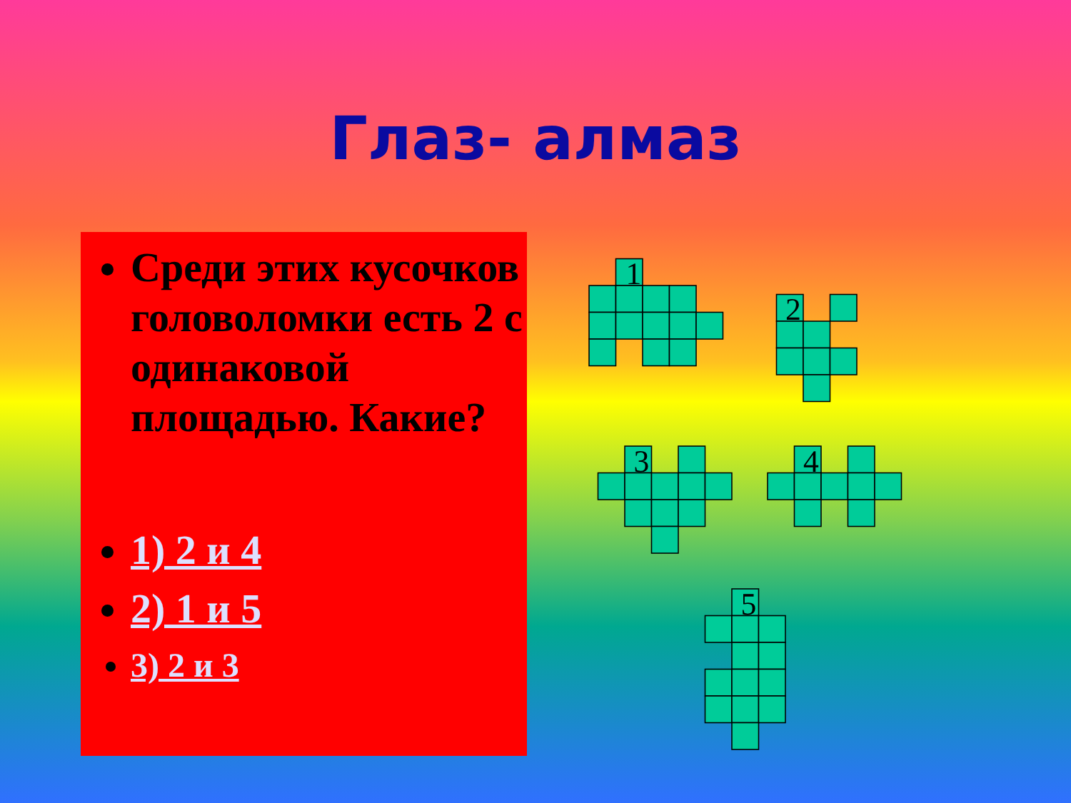Глаз- алмаз
Среди этих кусочков головоломки есть 2 с одинаковой площадью. Какие?
1) 2 и 4
2) 1 и 5
3) 2 и 3
1
2
3
4
5